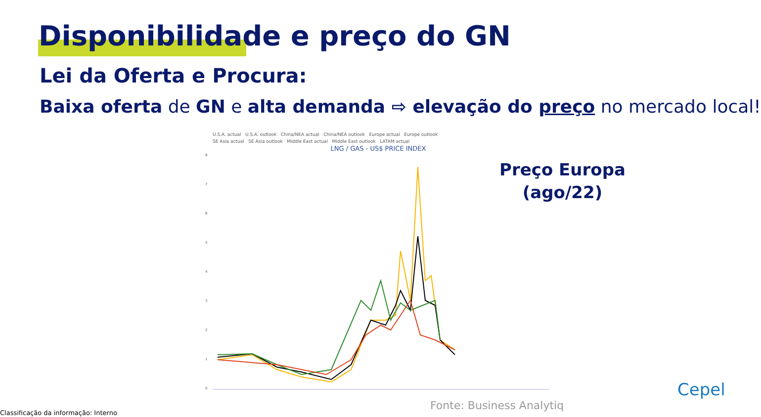Disponibilidade e preço do GN
Lei da Oferta e Procura:
Baixa oferta de GN e alta demanda ⇨ elevação do preço no mercado local!
U.S.A. actual U.S.A. outlook China/NEA actual China/NEA outlook Europe actual Europe outlook
SE Asia actual SE Asia outlook Middle East actual Middle East outlook LATAM actual
LNG / GAS - US$ PRICE INDEX
8
7
6
5
4
3
2
1
0
Preço Europa
(ago/22)
Fonte: Business Analytiq
Cepel
Classificação da informação: Interno